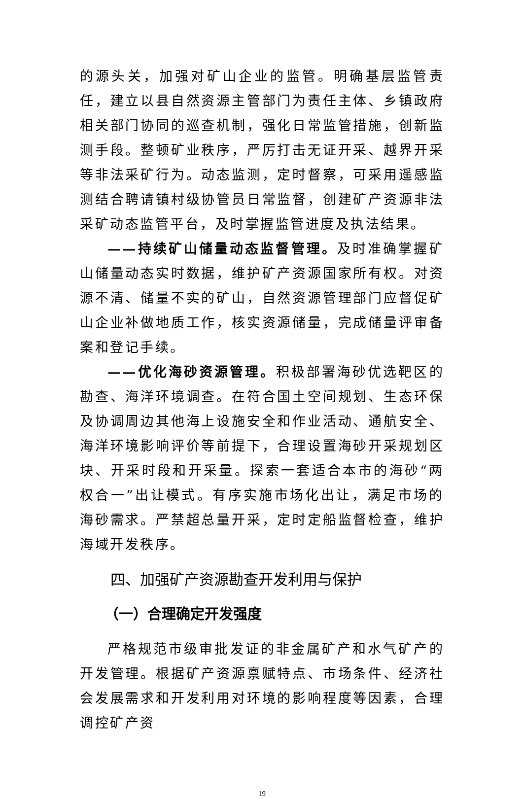的源头关，加强对矿山企业的监管。明确基层监管责任，建立以县自然资源主管部门为责任主体、乡镇政府相关部门协同的巡查机制，强化日常监管措施，创新监测手段。整顿矿业秩序，严厉打击无证开采、越界开采等非法采矿行为。动态监测，定时督察，可采用遥感监测结合聘请镇村级协管员日常监督，创建矿产资源非法采矿动态监管平台，及时掌握监管进度及执法结果。
——持续矿山储量动态监督管理。及时准确掌握矿山储量动态实时数据，维护矿产资源国家所有权。对资源不清、储量不实的矿山，自然资源管理部门应督促矿山企业补做地质工作，核实资源储量，完成储量评审备案和登记手续。
——优化海砂资源管理。积极部署海砂优选靶区的勘查、海洋环境调查。在符合国土空间规划、生态环保及协调周边其他海上设施安全和作业活动、通航安全、海洋环境影响评价等前提下，合理设置海砂开采规划区块、开采时段和开采量。探索一套适合本市的海砂“两权合一”出让模式。有序实施市场化出让，满足市场的海砂需求。严禁超总量开采，定时定船监督检查，维护海域开发秩序。
四、加强矿产资源勘查开发利用与保护
（一）合理确定开发强度
严格规范市级审批发证的非金属矿产和水气矿产的开发管理。根据矿产资源禀赋特点、市场条件、经济社会发展需求和开发利用对环境的影响程度等因素，合理调控矿产资
19